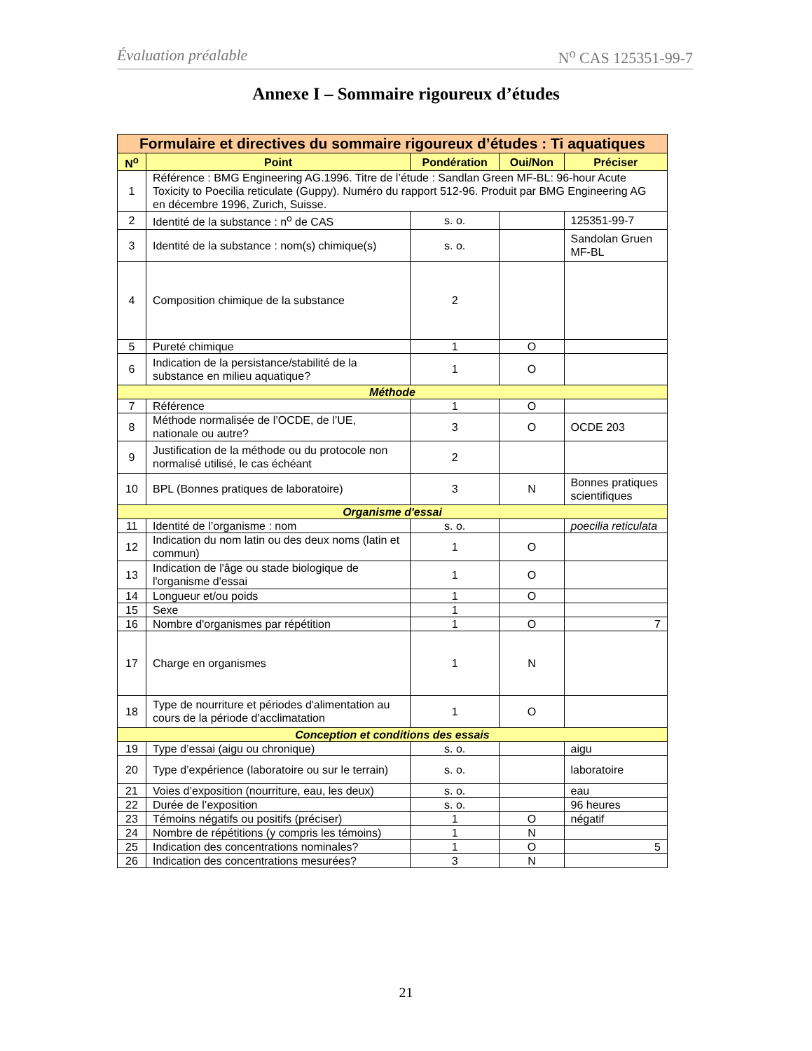Évaluation préalable N<sup>o</sup> CAS 125351-99-7
Annexe I – Sommaire rigoureux d’études
| Formulaire et directives du sommaire rigoureux d’études : Ti aquatiques | | | | |
| --- | --- | --- | --- | --- |
| N<sup>o</sup> | Point | Pondération | Oui/Non | Préciser |
| 1 | Référence : BMG Engineering AG.1996. Titre de l’étude : Sandlan Green MF-BL: 96-hour Acute Toxicity to Poecilia reticulate (Guppy). Numéro du rapport 512-96. Produit par BMG Engineering AG en décembre 1996, Zurich, Suisse. | | | |
| 2 | Identité de la substance : n<sup>o</sup> de CAS | s. o. | | 125351-99-7 |
| 3 | Identité de la substance : nom(s) chimique(s) | s. o. | | Sandolan Gruen MF-BL |
| 4 | Composition chimique de la substance | 2 | | |
| 5 | Pureté chimique | 1 | O | |
| 6 | Indication de la persistance/stabilité de la substance en milieu aquatique? | 1 | O | |
| Méthode | | | | |
| 7 | Référence | 1 | O | |
| 8 | Méthode normalisée de l’OCDE, de l’UE, nationale ou autre? | 3 | O | OCDE 203 |
| 9 | Justification de la méthode ou du protocole non normalisé utilisé, le cas échéant | 2 | | |
| 10 | BPL (Bonnes pratiques de laboratoire) | 3 | N | Bonnes pratiques scientifiques |
| Organisme d'essai | | | | |
| 11 | Identité de l’organisme : nom | s. o. | | poecilia reticulata |
| 12 | Indication du nom latin ou des deux noms (latin et commun) | 1 | O | |
| 13 | Indication de l'âge ou stade biologique de l'organisme d'essai | 1 | O | |
| 14 | Longueur et/ou poids | 1 | O | |
| 15 | Sexe | 1 | | |
| 16 | Nombre d'organismes par répétition | 1 | O | 7 |
| 17 | Charge en organismes | 1 | N | |
| 18 | Type de nourriture et périodes d'alimentation au cours de la période d'acclimatation | 1 | O | |
| Conception et conditions des essais | | | | |
| 19 | Type d’essai (aigu ou chronique) | s. o. | | aigu |
| 20 | Type d’expérience (laboratoire ou sur le terrain) | s. o. | | laboratoire |
| 21 | Voies d’exposition (nourriture, eau, les deux) | s. o. | | eau |
| 22 | Durée de l’exposition | s. o. | | 96 heures |
| 23 | Témoins négatifs ou positifs (préciser) | 1 | O | négatif |
| 24 | Nombre de répétitions (y compris les témoins) | 1 | N | |
| 25 | Indication des concentrations nominales? | 1 | O | 5 |
| 26 | Indication des concentrations mesurées? | 3 | N | |
21